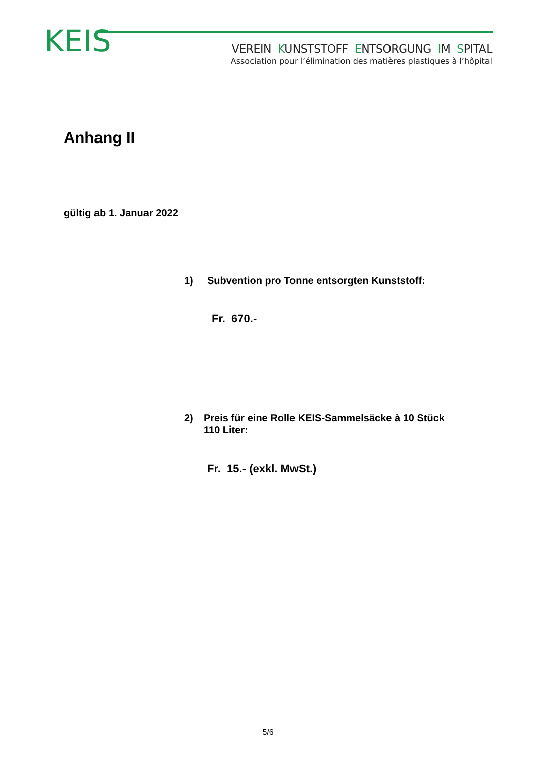KEIS
VEREIN KUNSTSTOFF ENTSORGUNG IM SPITAL
Association pour l’élimination des matières plastiques à l’hôpital
Anhang II
gültig ab 1. Januar 2022
1) Subvention pro Tonne entsorgten Kunststoff:
Fr. 670.-
2) Preis für eine Rolle KEIS-Sammelsäcke à 10 Stück
110 Liter:
Fr. 15.- (exkl. MwSt.)
5/6